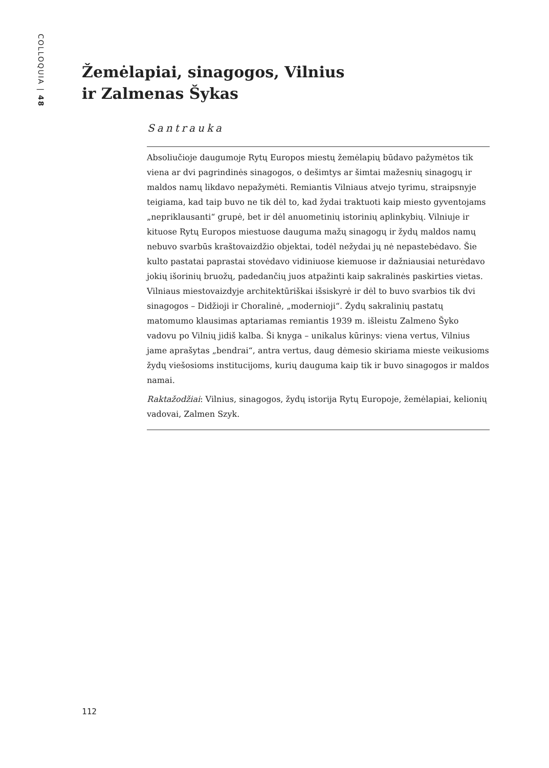COLLOQUIA | 48
Žemėlapiai, sinagogos, Vilnius
ir Zalmenas Šykas
Santrauka
Absoliučioje daugumoje Rytų Europos miestų žemėlapių būdavo pažymėtos tik viena ar dvi pagrindinės sinagogos, o dešimtys ar šimtai mažesnių sinagogų ir maldos namų likdavo nepažymėti. Remiantis Vilniaus atvejo tyrimu, straipsnyje teigiama, kad taip buvo ne tik dėl to, kad žydai traktuoti kaip miesto gyventojams „nepriklausanti“ grupė, bet ir dėl anuometinių istorinių aplinkybių. Vilniuje ir kituose Rytų Europos miestuose dauguma mažų sinagogų ir žydų maldos namų nebuvo svarbūs kraštovaizdžio objektai, todėl nežydai jų nė nepastebėdavo. Šie kulto pastatai paprastai stovėdavo vidiniuose kiemuose ir dažniausiai neturėdavo jokių išorinių bruožų, padedančių juos atpažinti kaip sakralinės paskirties vietas. Vilniaus miestovaizdyje architektūriškai išsiskyrė ir dėl to buvo svarbios tik dvi sinagogos – Didžioji ir Choralinė, „modernioji“. Žydų sakralinių pastatų matomumo klausimas aptariamas remiantis 1939 m. išleistu Zalmeno Šyko vadovu po Vilnių jidiš kalba. Ši knyga – unikalus kūrinys: viena vertus, Vilnius jame aprašytas „bendrai“, antra vertus, daug dėmesio skiriama mieste veikusioms žydų viešosioms institucijoms, kurių dauguma kaip tik ir buvo sinagogos ir maldos namai.
Raktažodžiai: Vilnius, sinagogos, žydų istorija Rytų Europoje, žemėlapiai, kelionių vadovai, Zalmen Szyk.
112